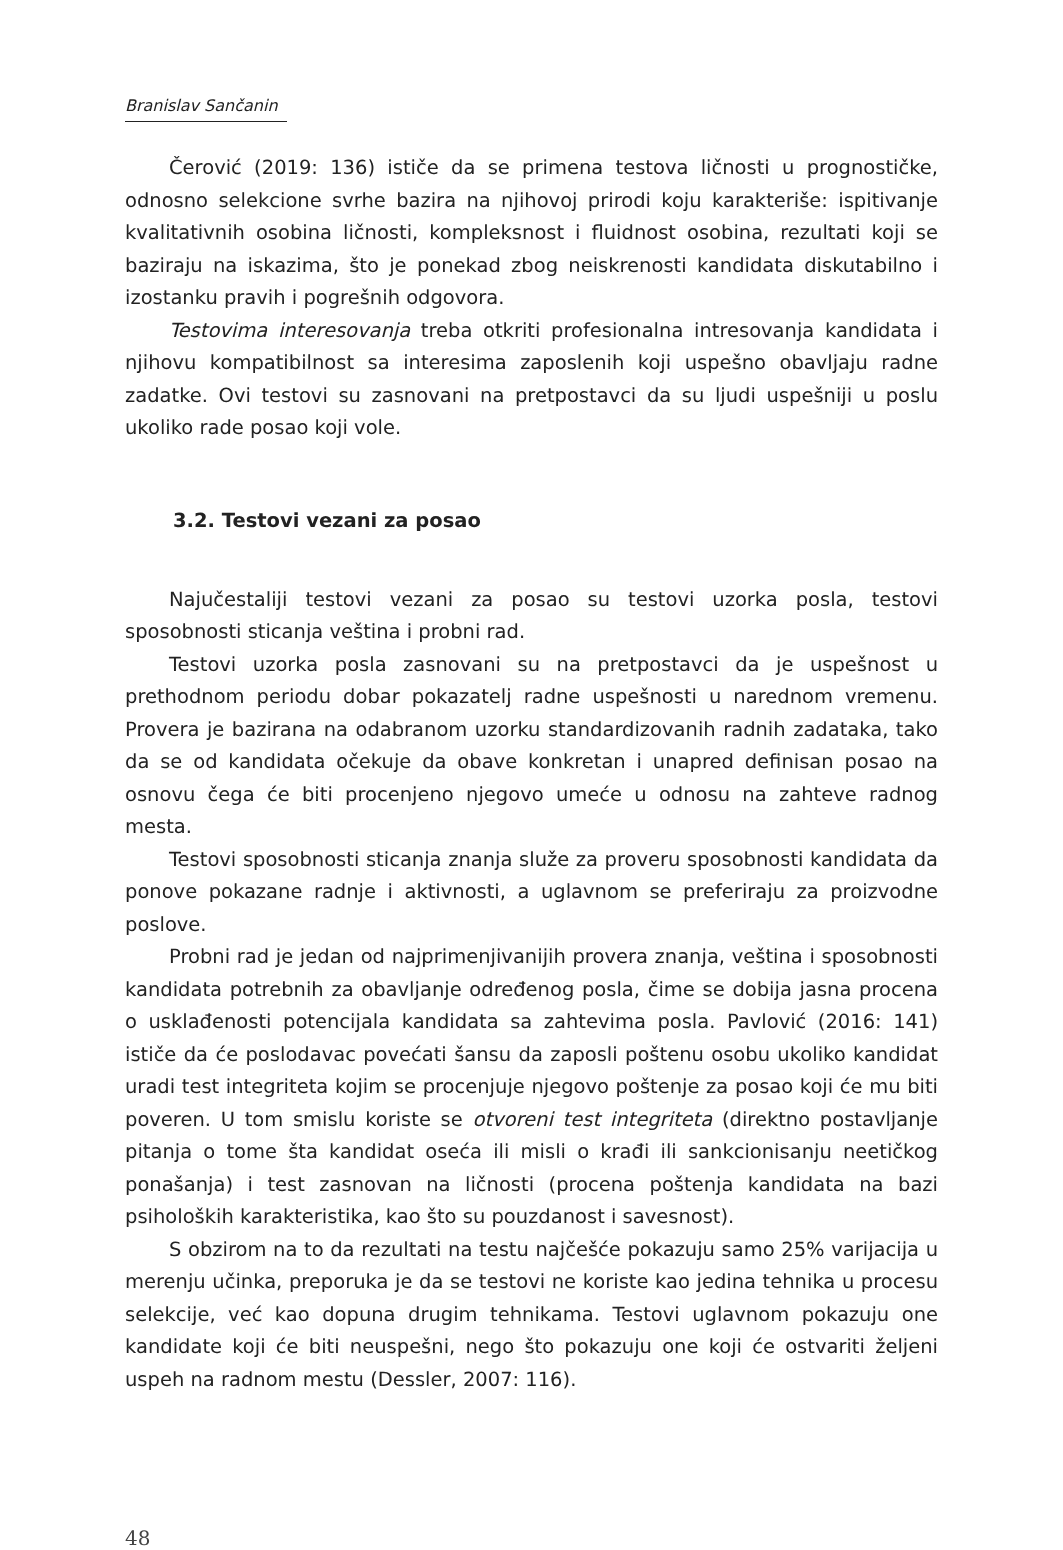Branislav Sančanin
Čerović (2019: 136) ističe da se primena testova ličnosti u prognostičke, odnosno selekcione svrhe bazira na njihovoj prirodi koju karakteriše: ispitivanje kvalitativnih osobina ličnosti, kompleksnost i fluidnost osobina, rezultati koji se baziraju na iskazima, što je ponekad zbog neiskrenosti kandidata diskutabilno i izostanku pravih i pogrešnih odgovora.
Testovima interesovanja treba otkriti profesionalna intresovanja kandidata i njihovu kompatibilnost sa interesima zaposlenih koji uspešno obavljaju radne zadatke. Ovi testovi su zasnovani na pretpostavci da su ljudi uspešniji u poslu ukoliko rade posao koji vole.
3.2. Testovi vezani za posao
Najučestaliji testovi vezani za posao su testovi uzorka posla, testovi sposobnosti sticanja veština i probni rad.
Testovi uzorka posla zasnovani su na pretpostavci da je uspešnost u prethodnom periodu dobar pokazatelj radne uspešnosti u narednom vremenu. Provera je bazirana na odabranom uzorku standardizovanih radnih zadataka, tako da se od kandidata očekuje da obave konkretan i unapred definisan posao na osnovu čega će biti procenjeno njegovo umeće u odnosu na zahteve radnog mesta.
Testovi sposobnosti sticanja znanja služe za proveru sposobnosti kandidata da ponove pokazane radnje i aktivnosti, a uglavnom se preferiraju za proizvodne poslove.
Probni rad je jedan od najprimenjivanijih provera znanja, veština i sposobnosti kandidata potrebnih za obavljanje određenog posla, čime se dobija jasna procena o usklađenosti potencijala kandidata sa zahtevima posla. Pavlović (2016: 141) ističe da će poslodavac povećati šansu da zaposli poštenu osobu ukoliko kandidat uradi test integriteta kojim se procenjuje njegovo poštenje za posao koji će mu biti poveren. U tom smislu koriste se otvoreni test integriteta (direktno postavljanje pitanja o tome šta kandidat oseća ili misli o krađi ili sankcionisanju neetičkog ponašanja) i test zasnovan na ličnosti (procena poštenja kandidata na bazi psiholoških karakteristika, kao što su pouzdanost i savesnost).
S obzirom na to da rezultati na testu najčešće pokazuju samo 25% varijacija u merenju učinka, preporuka je da se testovi ne koriste kao jedina tehnika u procesu selekcije, već kao dopuna drugim tehnikama. Testovi uglavnom pokazuju one kandidate koji će biti neuspešni, nego što pokazuju one koji će ostvariti željeni uspeh na radnom mestu (Dessler, 2007: 116).
48